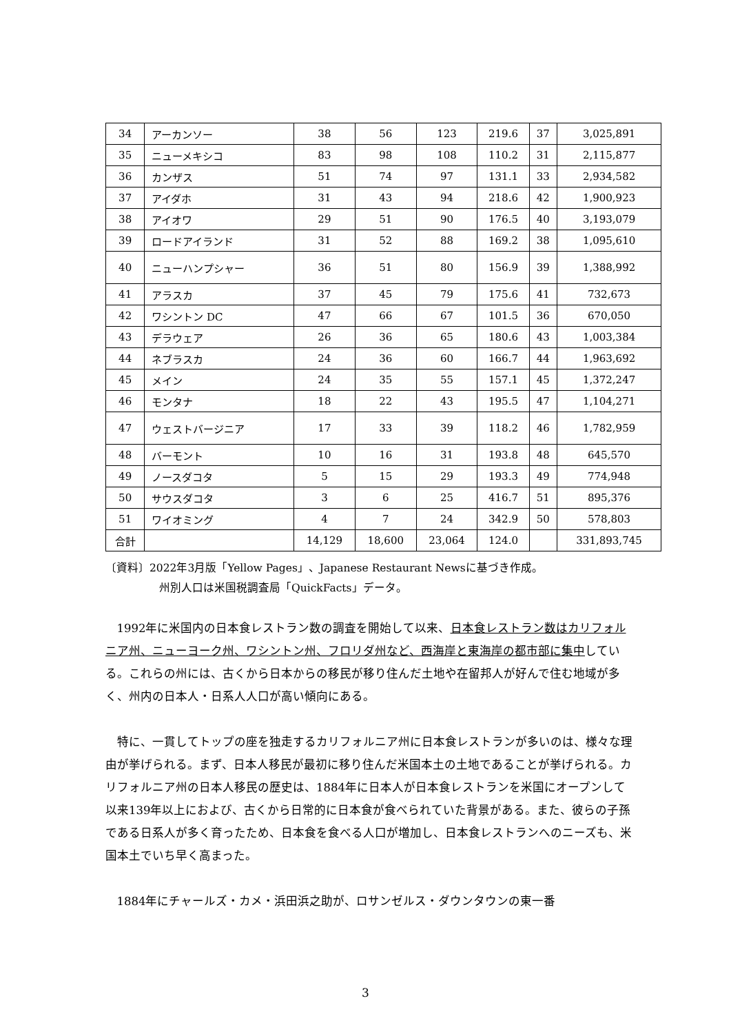| 34 | アーカンソー | 38 | 56 | 123 | 219.6 | 37 | 3,025,891 |
| 35 | ニューメキシコ | 83 | 98 | 108 | 110.2 | 31 | 2,115,877 |
| 36 | カンザス | 51 | 74 | 97 | 131.1 | 33 | 2,934,582 |
| 37 | アイダホ | 31 | 43 | 94 | 218.6 | 42 | 1,900,923 |
| 38 | アイオワ | 29 | 51 | 90 | 176.5 | 40 | 3,193,079 |
| 39 | ロードアイランド | 31 | 52 | 88 | 169.2 | 38 | 1,095,610 |
| 40 | ニューハンプシャー | 36 | 51 | 80 | 156.9 | 39 | 1,388,992 |
| 41 | アラスカ | 37 | 45 | 79 | 175.6 | 41 | 732,673 |
| 42 | ワシントン DC | 47 | 66 | 67 | 101.5 | 36 | 670,050 |
| 43 | デラウェア | 26 | 36 | 65 | 180.6 | 43 | 1,003,384 |
| 44 | ネブラスカ | 24 | 36 | 60 | 166.7 | 44 | 1,963,692 |
| 45 | メイン | 24 | 35 | 55 | 157.1 | 45 | 1,372,247 |
| 46 | モンタナ | 18 | 22 | 43 | 195.5 | 47 | 1,104,271 |
| 47 | ウェストバージニア | 17 | 33 | 39 | 118.2 | 46 | 1,782,959 |
| 48 | バーモント | 10 | 16 | 31 | 193.8 | 48 | 645,570 |
| 49 | ノースダコタ | 5 | 15 | 29 | 193.3 | 49 | 774,948 |
| 50 | サウスダコタ | 3 | 6 | 25 | 416.7 | 51 | 895,376 |
| 51 | ワイオミング | 4 | 7 | 24 | 342.9 | 50 | 578,803 |
| 合計 | | 14,129 | 18,600 | 23,064 | 124.0 | | 331,893,745 |
〔資料〕2022年3月版「Yellow Pages」、Japanese Restaurant Newsに基づき作成。
州別人口は米国税調査局「QuickFacts」データ。
1992年に米国内の日本食レストラン数の調査を開始して以来、日本食レストラン数はカリフォルニア州、ニューヨーク州、ワシントン州、フロリダ州など、西海岸と東海岸の都市部に集中している。これらの州には、古くから日本からの移民が移り住んだ土地や在留邦人が好んで住む地域が多く、州内の日本人・日系人人口が高い傾向にある。
特に、一貫してトップの座を独走するカリフォルニア州に日本食レストランが多いのは、様々な理由が挙げられる。まず、日本人移民が最初に移り住んだ米国本土の土地であることが挙げられる。カリフォルニア州の日本人移民の歴史は、1884年に日本人が日本食レストランを米国にオープンして以来139年以上におよび、古くから日常的に日本食が食べられていた背景がある。また、彼らの子孫である日系人が多く育ったため、日本食を食べる人口が増加し、日本食レストランへのニーズも、米国本土でいち早く高まった。
1884年にチャールズ・カメ・浜田浜之助が、ロサンゼルス・ダウンタウンの東一番
3